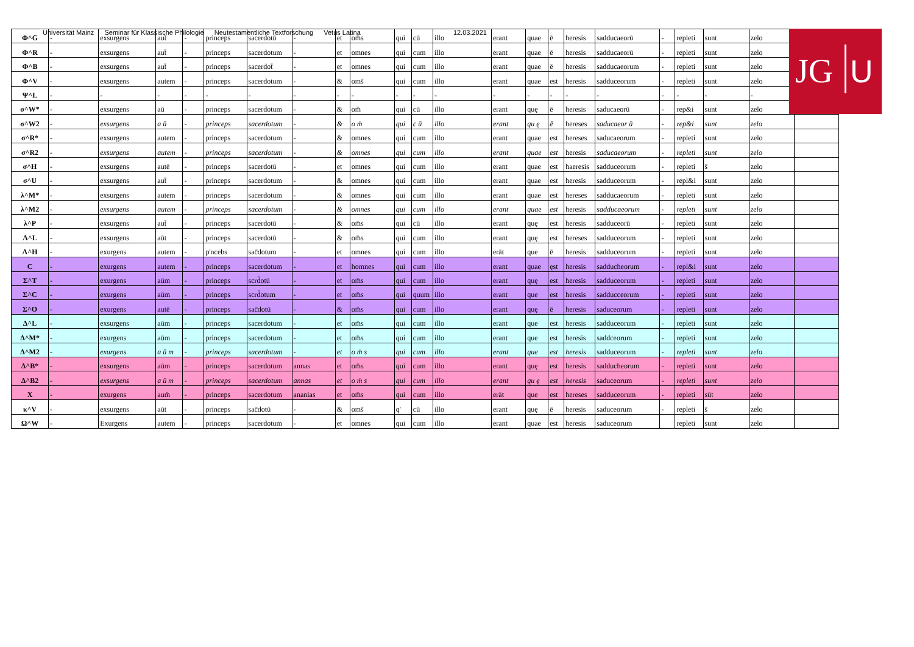JG
U
Universität Mainz Seminar für Klassische Philologie Neutestamentliche Textforschung Vetus Latina 12.03.2021
| Φ^G | - | exsurgens | aut̄ | - | princeps | sacerdotū | - | et | om̄s | qui | cū | illo | erant | quae | ē | heresis | sadducaeorū | - | repleti | sunt | zelo | |
| Φ^R | - | exsurgens | aut̄ | - | princeps | sacerdotum | - | et | omnes | qui | cum | illo | erant | quae | ē | heresis | sadducaeorū | - | repleti | sunt | zelo | |
| Φ^B | - | exsurgens | aut̄ | - | princeps | sacerdot̄ | - | et | omnes | qui | cum | illo | erant | quae | ē | heresis | sadducaeorum | - | repleti | sunt | zelo | |
| Φ^V | - | exsurgens | autem | - | princeps | sacerdotum | - | & | oms̄ | qui | cum | illo | erant | quae | est | heresis | sadduceorum | - | repleti | sunt | zelo | |
| Ψ^L | - | - | - | - | - | - | - | - | - | - | - | - | - | - | - | - | - | - | - | - | - | |
| σ^W* | - | exsurgens | aū | - | princeps | sacerdotum | - | & | om̄ | qui | cū | illo | erant | quę | ē | heresis | saducaeorū | - | rep&i | sunt | zelo | |
| σ^W2 | - | exsurgens | a ū | - | princeps | sacerdotum | - | & | o m̄ | qui | c ū | illo | erant | qu ę | ē | hereses | saducaeor ū | - | rep&i | sunt | zelo | |
| σ^R* | - | exsurgens | autem | - | princeps | sacerdotum | - | & | omnes | qui | cum | illo | erant | quae | est | hereses | saducaeorum | - | repleti | sunt | zelo | |
| σ^R2 | - | exsurgens | autem | - | princeps | sacerdotum | - | & | omnes | qui | cum | illo | erant | quae | est | heresis | saducaeorum | - | repleti | sunt | zelo | |
| σ^H | - | exsurgens | autē | - | princeps | sacerdotū | - | et | omnes | qui | cum | illo | erant | quae | est | haeresis | sadduceorum | - | repleti | s̄ | zelo | |
| σ^U | - | exsurgens | aut̄ | - | princeps | sacerdotum | - | & | omnes | qui | cum | illo | erant | quae | est | heresis | sadduceorum | - | repl&i | sunt | zelo | |
| λ^M* | - | exsurgens | autem | - | princeps | sacerdotum | - | & | omnes | qui | cum | illo | erant | quae | est | hereses | sadducaeorum | - | repleti | sunt | zelo | |
| λ^M2 | - | exsurgens | autem | - | princeps | sacerdotum | - | & | omnes | qui | cum | illo | erant | quae | est | heresis | sadducaeorum | - | repleti | sunt | zelo | |
| λ^P | - | exsurgens | aut̄ | - | princeps | sacerdotū | - | & | om̄s | qui | cū | illo | erant | quę | est | heresis | sadduceorū | - | repleti | sunt | zelo | |
| Λ^L | - | exsurgens | aūt | - | princeps | sacerdotū | - | & | om̄s | qui | cum | illo | erant | quę | est | hereses | sadduceorum | - | repleti | sunt | zelo | |
| Λ^H | - | exurgens | autem | - | p'ncebs | sac̄dotum | - | et | omnes | qui | cum | illo | erāt | que | ē | heresis | sadduceorum | - | repleti | sunt | zelo | |
| C | - | exurgens | autem | - | princeps | sacerdotum | - | et | homnes | qui | cum | illo | erant | quae | ęst | heresis | sadducheorum | - | repl&i | sunt | zelo | |
| Σ^T | - | exurgens | aūm | - | princeps | scrd̄otū | - | et | om̄s | qui | cum | illo | erant | quę | est | heresis | sadduceorum | - | repleti | sunt | zelo | |
| Σ^C | - | exurgens | aūm | - | princeps | scrd̄otum | - | et | om̄s | qui | quum | illo | erant | que | est | heresis | sadducceorum | - | repleti | sunt | zelo | |
| Σ^O | - | exurgens | autē | - | princeps | sac̄dotū | - | & | om̄s | qui | cum | illo | erant | quę | ē | heresis | saduceorum | - | repleti | sunt | zelo | |
| Δ^L | - | exsurgens | aūm | - | princeps | sacerdotum | - | et | om̄s | qui | cum | illo | erant | que | est | heresis | sadduceorum | - | repleti | sunt | zelo | |
| Δ^M* | - | exurgens | aūm | - | princeps | sacerdotum | - | et | om̄s | qui | cum | illo | erant | que | est | heresis | saddceorum | - | repleti | sunt | zelo | |
| Δ^M2 | - | exurgens | a ū m | - | princeps | sacerdotum | - | et | o m̄ s | qui | cum | illo | erant | que | est | heresis | sadduceorum | - | repleti | sunt | zelo | |
| Δ^B* | - | exsurgens | aūm | - | princeps | sacerdotum | annas | et | om̄s | qui | cum | illo | erant | quę | est | heresis | sadducheorum | - | repleti | sunt | zelo | |
| Δ^B2 | - | exsurgens | a ū m | - | princeps | sacerdotum | annas | et | o m̄ s | qui | cum | illo | erant | qu ę | est | heresis | saduceorum | - | repleti | sunt | zelo | |
| X | - | exurgens | aum̄ | - | princeps | sacerdotum | ananias | et | om̄s | qui | cum | illo | erāt | que | est | hereses | sadduceorum | - | repleti | sūt | zelo | |
| κ^V | - | exsurgens | aūt | - | princeps | sac̄dotū | - | & | oms̄ | q' | cū | illo | erant | quę | ē | heresis | saduceorum | - | repleti | s̄ | zelo | |
| Ω^W | - | Exurgens | autem | - | princeps | sacerdotum | - | et | omnes | qui | cum | illo | erant | quae | est | heresis | saduceorum | | repleti | sunt | zelo | |